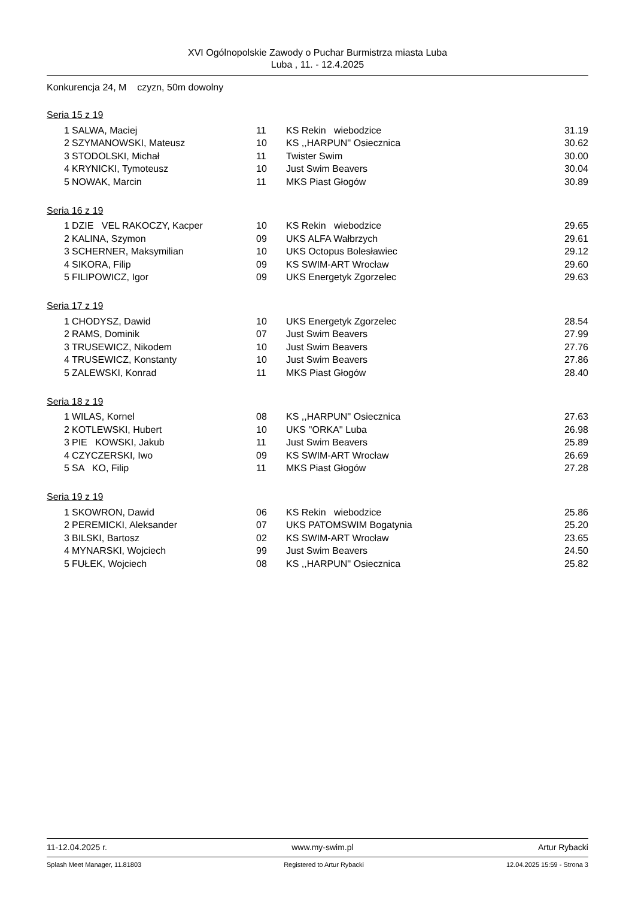XVI Ogólnopolskie Zawody o Puchar Burmistrza miasta Luba
Luba , 11. - 12.4.2025
Konkurencja 24, M czyzn, 50m dowolny
Seria 15 z 19
| 1 | SALWA, Maciej | 11 | KS Rekin wiebodzice | 31.19 |
| 2 | SZYMANOWSKI, Mateusz | 10 | KS ,,HARPUN'' Osiecznica | 30.62 |
| 3 | STODOLSKI, Michał | 11 | Twister Swim | 30.00 |
| 4 | KRYNICKI, Tymoteusz | 10 | Just Swim Beavers | 30.04 |
| 5 | NOWAK, Marcin | 11 | MKS Piast Głogów | 30.89 |
Seria 16 z 19
| 1 | DZIE VEL RAKOCZY, Kacper | 10 | KS Rekin wiebodzice | 29.65 |
| 2 | KALINA, Szymon | 09 | UKS ALFA Wałbrzych | 29.61 |
| 3 | SCHERNER, Maksymilian | 10 | UKS Octopus Bolesławiec | 29.12 |
| 4 | SIKORA, Filip | 09 | KS SWIM-ART Wrocław | 29.60 |
| 5 | FILIPOWICZ, Igor | 09 | UKS Energetyk Zgorzelec | 29.63 |
Seria 17 z 19
| 1 | CHODYSZ, Dawid | 10 | UKS Energetyk Zgorzelec | 28.54 |
| 2 | RAMS, Dominik | 07 | Just Swim Beavers | 27.99 |
| 3 | TRUSEWICZ, Nikodem | 10 | Just Swim Beavers | 27.76 |
| 4 | TRUSEWICZ, Konstanty | 10 | Just Swim Beavers | 27.86 |
| 5 | ZALEWSKI, Konrad | 11 | MKS Piast Głogów | 28.40 |
Seria 18 z 19
| 1 | WILAS, Kornel | 08 | KS ,,HARPUN'' Osiecznica | 27.63 |
| 2 | KOTLEWSKI, Hubert | 10 | UKS ''ORKA'' Luba | 26.98 |
| 3 | PIE KOWSKI, Jakub | 11 | Just Swim Beavers | 25.89 |
| 4 | CZYCZERSKI, Iwo | 09 | KS SWIM-ART Wrocław | 26.69 |
| 5 | SA KO, Filip | 11 | MKS Piast Głogów | 27.28 |
Seria 19 z 19
| 1 | SKOWRON, Dawid | 06 | KS Rekin wiebodzice | 25.86 |
| 2 | PEREMICKI, Aleksander | 07 | UKS PATOMSWIM Bogatynia | 25.20 |
| 3 | BILSKI, Bartosz | 02 | KS SWIM-ART Wrocław | 23.65 |
| 4 | MYNARSKI, Wojciech | 99 | Just Swim Beavers | 24.50 |
| 5 | FUŁEK, Wojciech | 08 | KS ,,HARPUN'' Osiecznica | 25.82 |
11-12.04.2025 r. www.my-swim.pl Artur Rybacki
Splash Meet Manager, 11.81803 Registered to Artur Rybacki 12.04.2025 15:59 - Strona 3